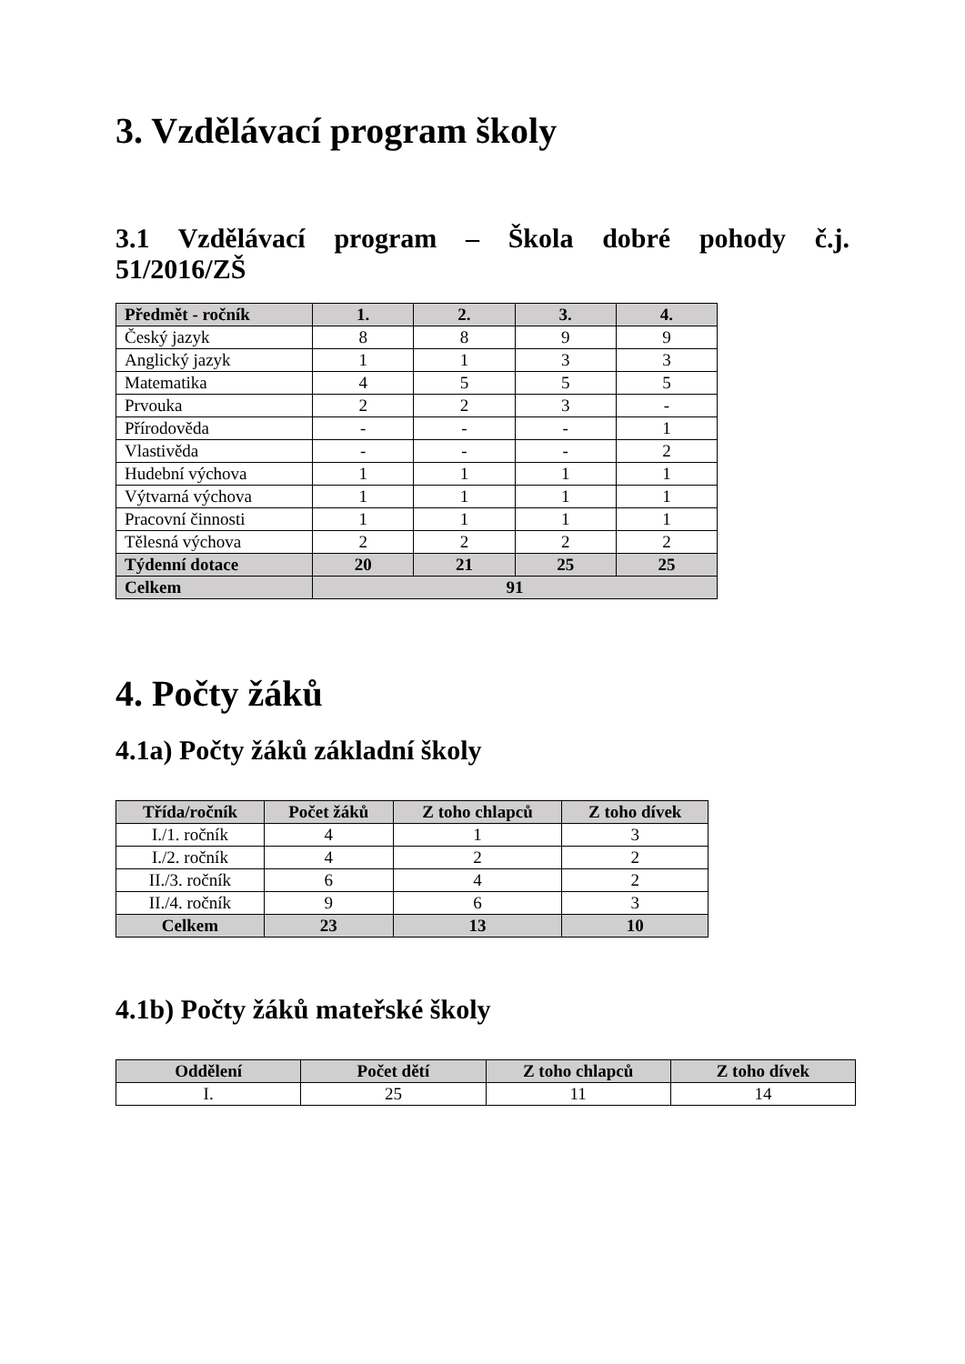3. Vzdělávací program školy
3.1 Vzdělávací program – Škola dobré pohody č.j.
51/2016/ZŠ
| Předmět - ročník | 1. | 2. | 3. | 4. |
| --- | --- | --- | --- | --- |
| Český jazyk | 8 | 8 | 9 | 9 |
| Anglický jazyk | 1 | 1 | 3 | 3 |
| Matematika | 4 | 5 | 5 | 5 |
| Prvouka | 2 | 2 | 3 | - |
| Přírodověda | - | - | - | 1 |
| Vlastivěda | - | - | - | 2 |
| Hudební výchova | 1 | 1 | 1 | 1 |
| Výtvarná výchova | 1 | 1 | 1 | 1 |
| Pracovní činnosti | 1 | 1 | 1 | 1 |
| Tělesná výchova | 2 | 2 | 2 | 2 |
| Týdenní dotace | 20 | 21 | 25 | 25 |
| Celkem | 91 | | | |
4. Počty žáků
4.1a) Počty žáků základní školy
| Třída/ročník | Počet žáků | Z toho chlapců | Z toho dívek |
| --- | --- | --- | --- |
| I./1. ročník | 4 | 1 | 3 |
| I./2. ročník | 4 | 2 | 2 |
| II./3. ročník | 6 | 4 | 2 |
| II./4. ročník | 9 | 6 | 3 |
| Celkem | 23 | 13 | 10 |
4.1b) Počty žáků mateřské školy
| Oddělení | Počet dětí | Z toho chlapců | Z toho dívek |
| --- | --- | --- | --- |
| I. | 25 | 11 | 14 |